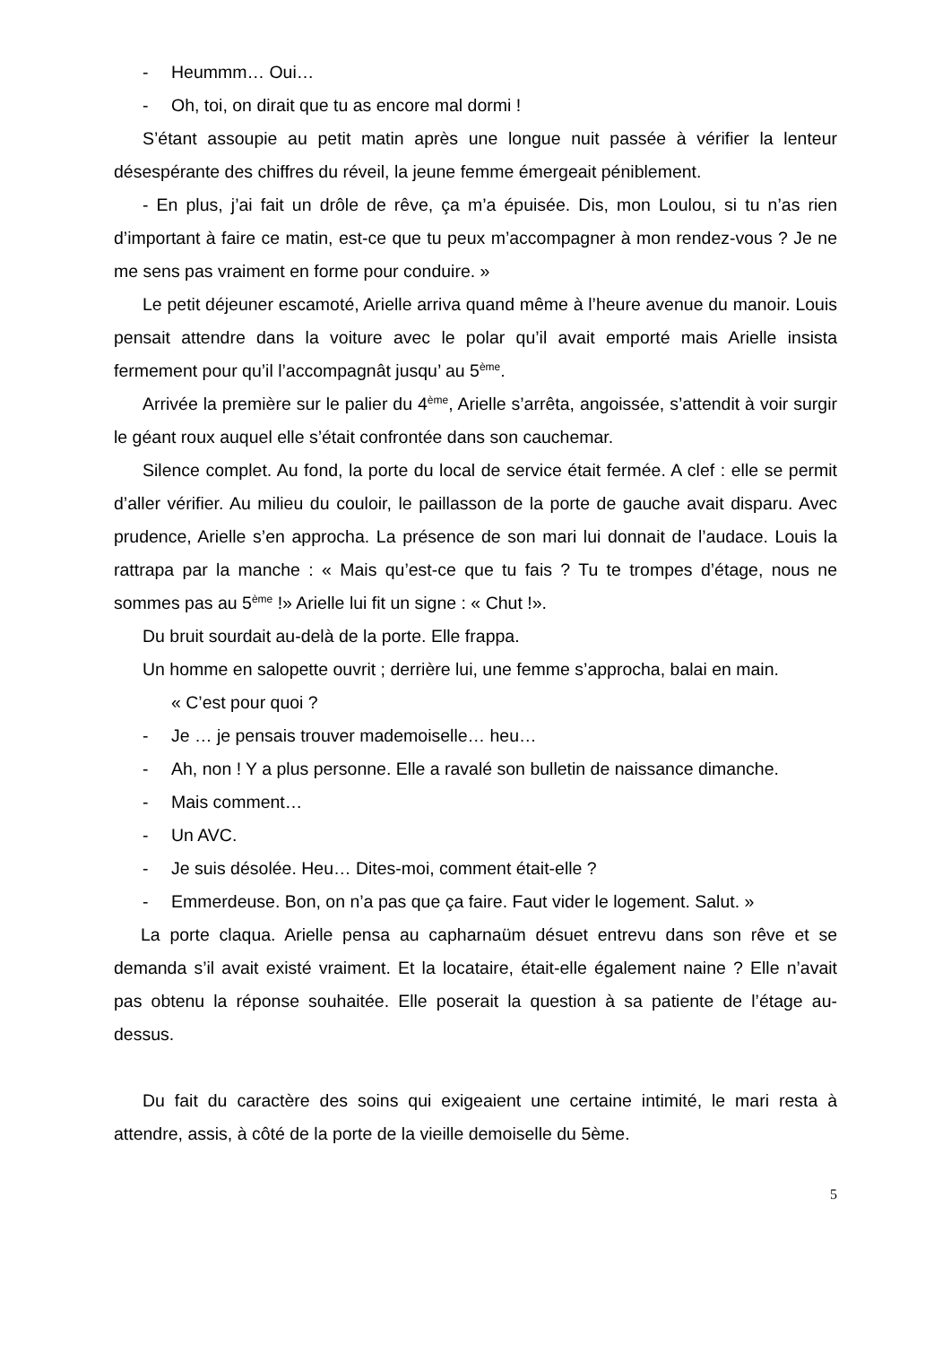- Heummm… Oui…
- Oh, toi, on dirait que tu as encore mal dormi !
S’étant assoupie au petit matin après une longue nuit passée à vérifier la lenteur désespérante des chiffres du réveil, la jeune femme émergeait péniblement.
- En plus, j’ai fait un drôle de rêve, ça m’a épuisée. Dis, mon Loulou, si tu n’as rien d’important à faire ce matin, est-ce que tu peux m’accompagner à mon rendez-vous ? Je ne me sens pas vraiment en forme pour conduire. »
Le petit déjeuner escamoté, Arielle arriva quand même à l’heure avenue du manoir. Louis pensait attendre dans la voiture avec le polar qu’il avait emporté mais Arielle insista fermement pour qu’il l’accompagnât jusqu’ au 5<sup>ème</sup>.
Arrivée la première sur le palier du 4<sup>ème</sup>, Arielle s’arrêta, angoissée, s’attendit à voir surgir le géant roux auquel elle s’était confrontée dans son cauchemar.
Silence complet. Au fond, la porte du local de service était fermée. A clef : elle se permit d’aller vérifier. Au milieu du couloir, le paillasson de la porte de gauche avait disparu. Avec prudence, Arielle s’en approcha. La présence de son mari lui donnait de l’audace. Louis la rattrapa par la manche : « Mais qu’est-ce que tu fais ? Tu te trompes d’étage, nous ne sommes pas au 5<sup>ème</sup> !» Arielle lui fit un signe : « Chut !».
Du bruit sourdait au-delà de la porte. Elle frappa.
Un homme en salopette ouvrit ; derrière lui, une femme s’approcha, balai en main.
« C’est pour quoi ?
- Je … je pensais trouver mademoiselle… heu…
- Ah, non ! Y a plus personne. Elle a ravalé son bulletin de naissance dimanche.
- Mais comment…
- Un AVC.
- Je suis désolée. Heu… Dites-moi, comment était-elle ?
- Emmerdeuse. Bon, on n’a pas que ça faire. Faut vider le logement. Salut. »
La porte claqua. Arielle pensa au capharnaüm désuet entrevu dans son rêve et se demanda s’il avait existé vraiment. Et la locataire, était-elle également naine ? Elle n’avait pas obtenu la réponse souhaitée. Elle poserait la question à sa patiente de l’étage au-dessus.
Du fait du caractère des soins qui exigeaient une certaine intimité, le mari resta à attendre, assis, à côté de la porte de la vieille demoiselle du 5ème.
5